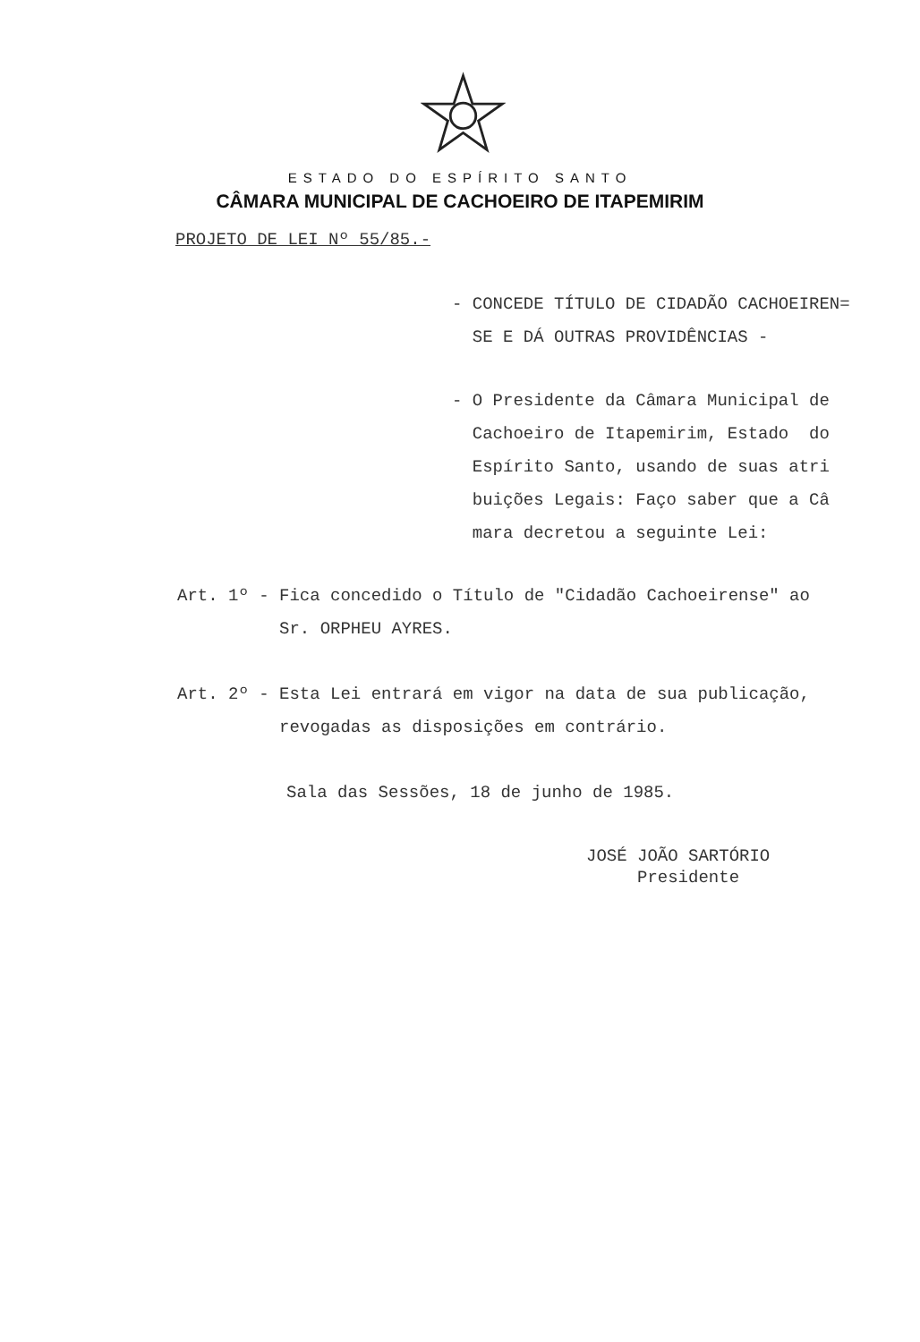ESTADO DO ESPÍRITO SANTO
CÂMARA MUNICIPAL DE CACHOEIRO DE ITAPEMIRIM
PROJETO DE LEI Nº 55/85.-
- CONCEDE TÍTULO DE CIDADÃO CACHOEIREN= SE E DÁ OUTRAS PROVIDÊNCIAS -
- O Presidente da Câmara Municipal de Cachoeiro de Itapemirim, Estado do Espírito Santo, usando de suas atri buições Legais: Faço saber que a Câ mara decretou a seguinte Lei:
Art. 1º - Fica concedido o Título de "Cidadão Cachoeirense" ao Sr. ORPHEU AYRES.
Art. 2º - Esta Lei entrará em vigor na data de sua publicação, revogadas as disposições em contrário.
Sala das Sessões, 18 de junho de 1985.
JOSÉ JOÃO SARTÓRIO Presidente